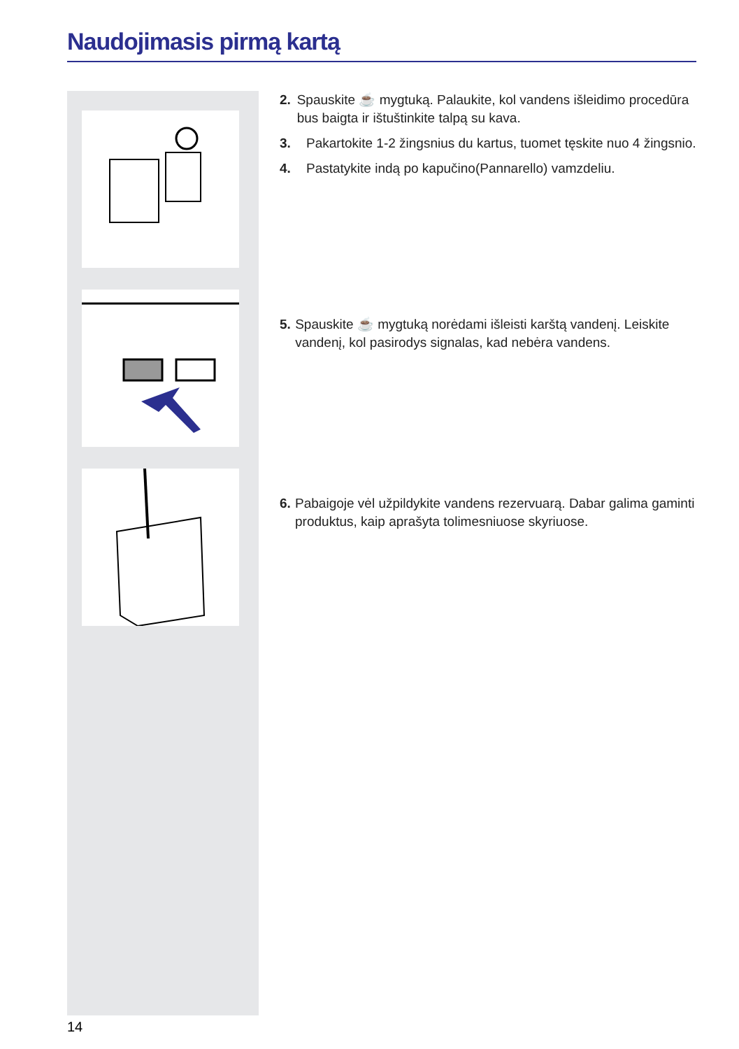Naudojimasis pirmą kartą
2. Spauskite ☕ mygtuką. Palaukite, kol vandens išleidimo procedūra bus baigta ir ištuštinkite talpą su kava.
3. Pakartokite 1-2 žingsnius du kartus, tuomet tęskite nuo 4 žingsnio.
4. Pastatykite indą po kapučino(Pannarello) vamzdeliu.
5. Spauskite ☕ mygtuką norėdami išleisti karštą vandenį. Leiskite vandenį, kol pasirodys signalas, kad nebėra vandens.
6. Pabaigoje vėl užpildykite vandens rezervuarą. Dabar galima gaminti produktus, kaip aprašyta tolimesniuose skyriuose.
14